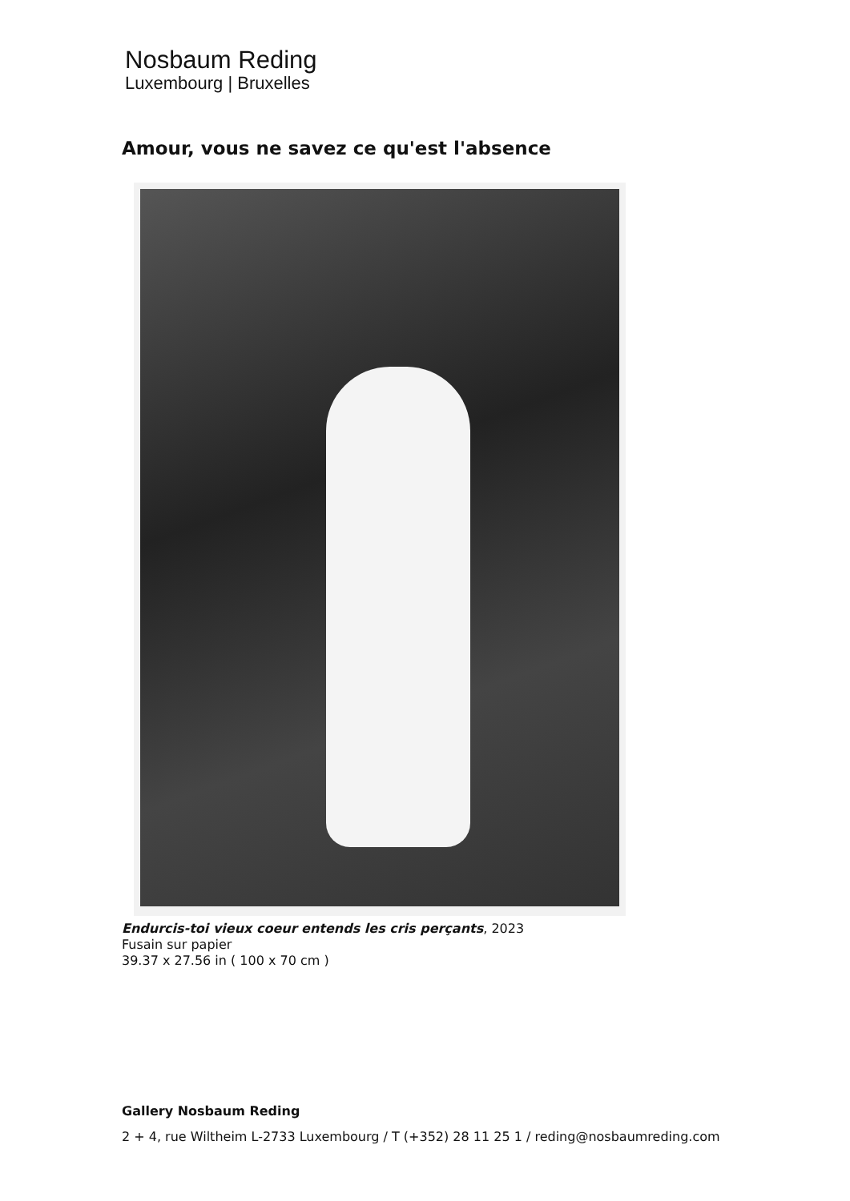Nosbaum Reding
Luxembourg | Bruxelles
Amour, vous ne savez ce qu'est l'absence
Endurcis-toi vieux coeur entends les cris perçants, 2023
Fusain sur papier
39.37 x 27.56 in ( 100 x 70 cm )
Gallery Nosbaum Reding
2 + 4, rue Wiltheim L-2733 Luxembourg / T (+352) 28 11 25 1 / reding@nosbaumreding.com